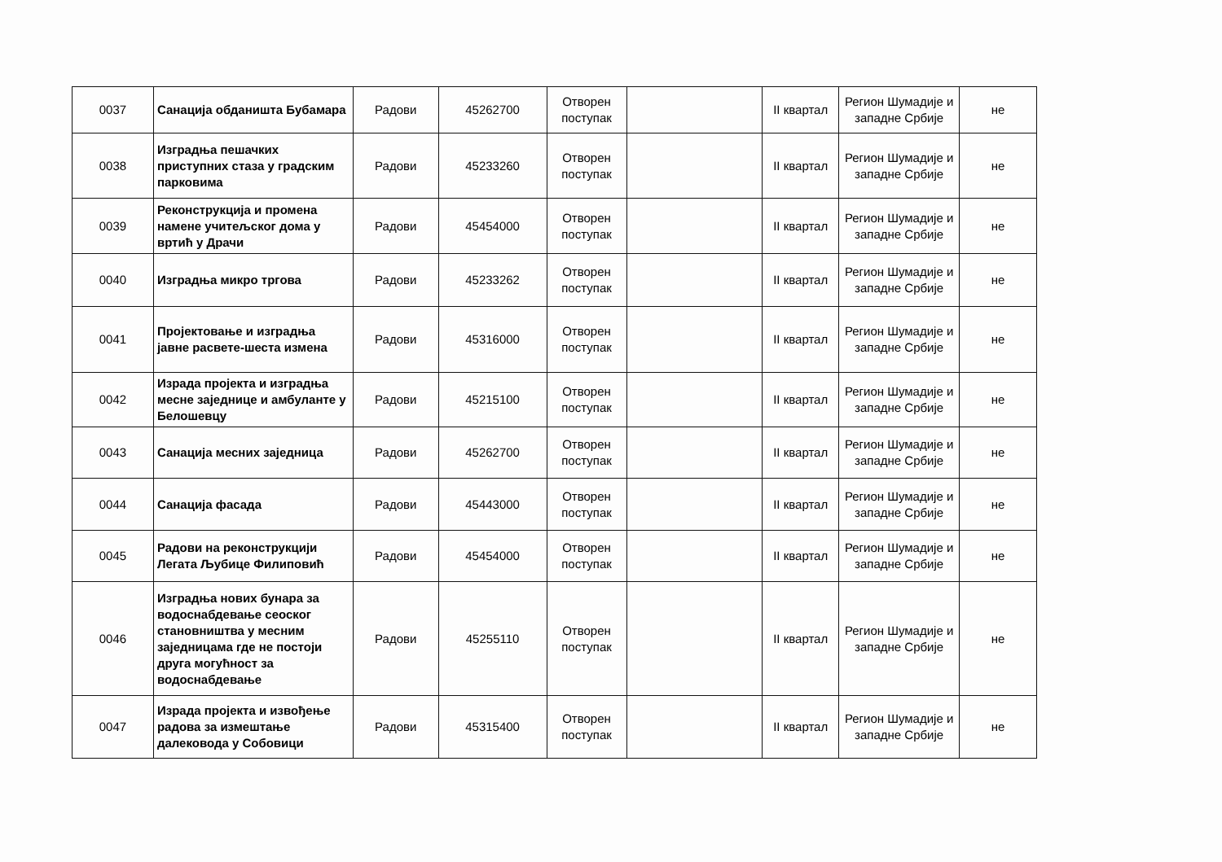| 0037 | Санација обданишта Бубамара | Радови | 45262700 | Отворен поступак | | II квартал | Регион Шумадије и западне Србије | не |
| 0038 | Изградња пешачких приступних стаза у градским парковима | Радови | 45233260 | Отворен поступак | | II квартал | Регион Шумадије и западне Србије | не |
| 0039 | Реконструкција и промена намене учитељског дома у вртић у Драчи | Радови | 45454000 | Отворен поступак | | II квартал | Регион Шумадије и западне Србије | не |
| 0040 | Изградња микро тргова | Радови | 45233262 | Отворен поступак | | II квартал | Регион Шумадије и западне Србије | не |
| 0041 | Пројектовање и изградња јавне расвете-шеста измена | Радови | 45316000 | Отворен поступак | | II квартал | Регион Шумадије и западне Србије | не |
| 0042 | Израда пројекта и изградња месне заједнице и амбуланте у Белошевцу | Радови | 45215100 | Отворен поступак | | II квартал | Регион Шумадије и западне Србије | не |
| 0043 | Санација месних заједница | Радови | 45262700 | Отворен поступак | | II квартал | Регион Шумадије и западне Србије | не |
| 0044 | Санација фасада | Радови | 45443000 | Отворен поступак | | II квартал | Регион Шумадије и западне Србије | не |
| 0045 | Радови на реконструкцији Легата Љубице Филиповић | Радови | 45454000 | Отворен поступак | | II квартал | Регион Шумадије и западне Србије | не |
| 0046 | Изградња нових бунара за водоснабдевање сеоског становништва у месним заједницама где не постоји друга могућност за водоснабдевање | Радови | 45255110 | Отворен поступак | | II квартал | Регион Шумадије и западне Србије | не |
| 0047 | Израда пројекта и извођење радова за измештање далековода у Собовици | Радови | 45315400 | Отворен поступак | | II квартал | Регион Шумадије и западне Србије | не |